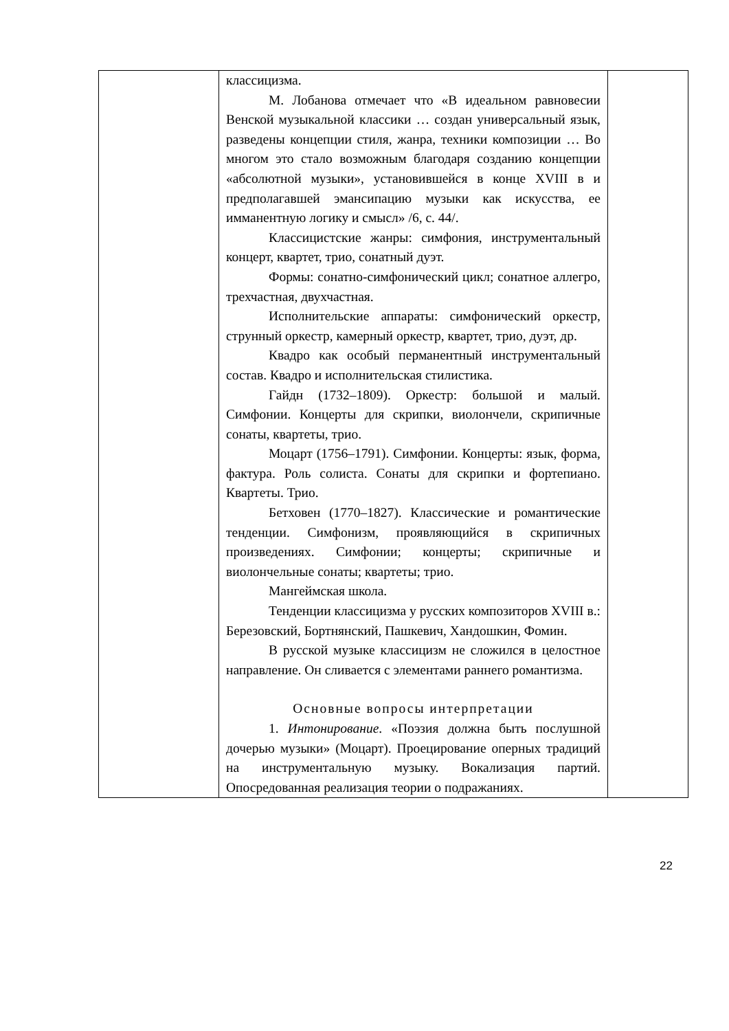| | классицизма. М. Лобанова отмечает что «В идеальном равновесии Венской музыкальной классики … создан универсальный язык, разведены концепции стиля, жанра, техники композиции … Во многом это стало возможным благодаря созданию концепции «абсолютной музыки», установившейся в конце XVIII в и предполагавшей эмансипацию музыки как искусства, ее имманентную логику и смысл» /6, с. 44/. Классицистские жанры: симфония, инструментальный концерт, квартет, трио, сонатный дуэт. Формы: сонатно-симфонический цикл; сонатное аллегро, трехчастная, двухчастная. Исполнительские аппараты: симфонический оркестр, струнный оркестр, камерный оркестр, квартет, трио, дуэт, др. Квадро как особый перманентный инструментальный состав. Квадро и исполнительская стилистика. Гайдн (1732–1809). Оркестр: большой и малый. Симфонии. Концерты для скрипки, виолончели, скрипичные сонаты, квартеты, трио. Моцарт (1756–1791). Симфонии. Концерты: язык, форма, фактура. Роль солиста. Сонаты для скрипки и фортепиано. Квартеты. Трио. Бетховен (1770–1827). Классические и романтические тенденции. Симфонизм, проявляющийся в скрипичных произведениях. Симфонии; концерты; скрипичные и виолончельные сонаты; квартеты; трио. Мангеймская школа. Тенденции классицизма у русских композиторов XVIII в.: Березовский, Бортнянский, Пашкевич, Хандошкин, Фомин. В русской музыке классицизм не сложился в целостное направление. Он сливается с элементами раннего романтизма. Основные вопросы интерпретации 1. Интонирование . «Поэзия должна быть послушной дочерью музыки» (Моцарт). Проецирование оперных традиций на инструментальную музыку. Вокализация партий. Опосредованная реализация теории о подражаниях. | |
22